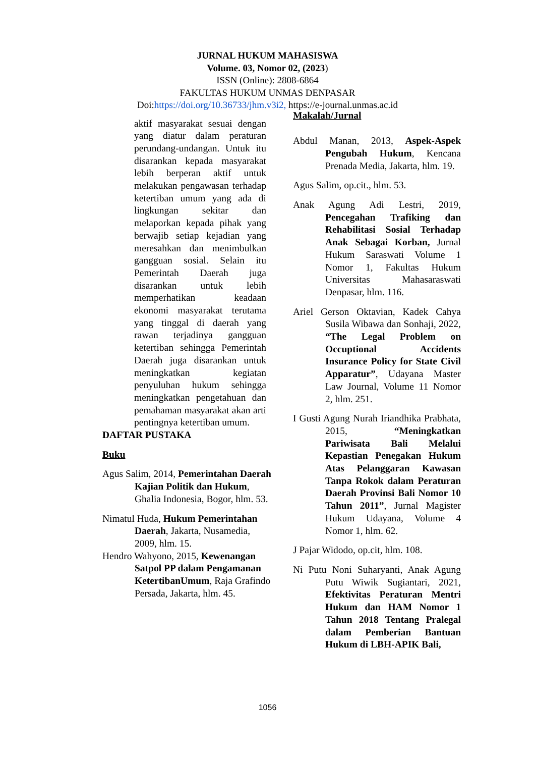JURNAL HUKUM MAHASISWA
Volume. 03, Nomor 02, (2023)
ISSN (Online): 2808-6864
FAKULTAS HUKUM UNMAS DENPASAR
Doi:https://doi.org/10.36733/jhm.v3i2, https://e-journal.unmas.ac.id
aktif masyarakat sesuai dengan yang diatur dalam peraturan perundang-undangan. Untuk itu disarankan kepada masyarakat lebih berperan aktif untuk melakukan pengawasan terhadap ketertiban umum yang ada di lingkungan sekitar dan melaporkan kepada pihak yang berwajib setiap kejadian yang meresahkan dan menimbulkan gangguan sosial. Selain itu Pemerintah Daerah juga disarankan untuk lebih memperhatikan keadaan ekonomi masyarakat terutama yang tinggal di daerah yang rawan terjadinya gangguan ketertiban sehingga Pemerintah Daerah juga disarankan untuk meningkatkan kegiatan penyuluhan hukum sehingga meningkatkan pengetahuan dan pemahaman masyarakat akan arti pentingnya ketertiban umum.
DAFTAR PUSTAKA
Buku
Agus Salim, 2014, Pemerintahan Daerah Kajian Politik dan Hukum, Ghalia Indonesia, Bogor, hlm. 53.
Nimatul Huda, Hukum Pemerintahan Daerah, Jakarta, Nusamedia, 2009, hlm. 15.
Hendro Wahyono, 2015, Kewenangan Satpol PP dalam Pengamanan KetertibanUmum, Raja Grafindo Persada, Jakarta, hlm. 45.
Makalah/Jurnal
Abdul Manan, 2013, Aspek-Aspek Pengubah Hukum, Kencana Prenada Media, Jakarta, hlm. 19.
Agus Salim, op.cit., hlm. 53.
Anak Agung Adi Lestri, 2019, Pencegahan Trafiking dan Rehabilitasi Sosial Terhadap Anak Sebagai Korban, Jurnal Hukum Saraswati Volume 1 Nomor 1, Fakultas Hukum Universitas Mahasaraswati Denpasar, hlm. 116.
Ariel Gerson Oktavian, Kadek Cahya Susila Wibawa dan Sonhaji, 2022, “The Legal Problem on Occuptional Accidents Insurance Policy for State Civil Apparatur”, Udayana Master Law Journal, Volume 11 Nomor 2, hlm. 251.
I Gusti Agung Nurah Iriandhika Prabhata, 2015, “Meningkatkan Pariwisata Bali Melalui Kepastian Penegakan Hukum Atas Pelanggaran Kawasan Tanpa Rokok dalam Peraturan Daerah Provinsi Bali Nomor 10 Tahun 2011”, Jurnal Magister Hukum Udayana, Volume 4 Nomor 1, hlm. 62.
J Pajar Widodo, op.cit, hlm. 108.
Ni Putu Noni Suharyanti, Anak Agung Putu Wiwik Sugiantari, 2021, Efektivitas Peraturan Mentri Hukum dan HAM Nomor 1 Tahun 2018 Tentang Pralegal dalam Pemberian Bantuan Hukum di LBH-APIK Bali,
1056